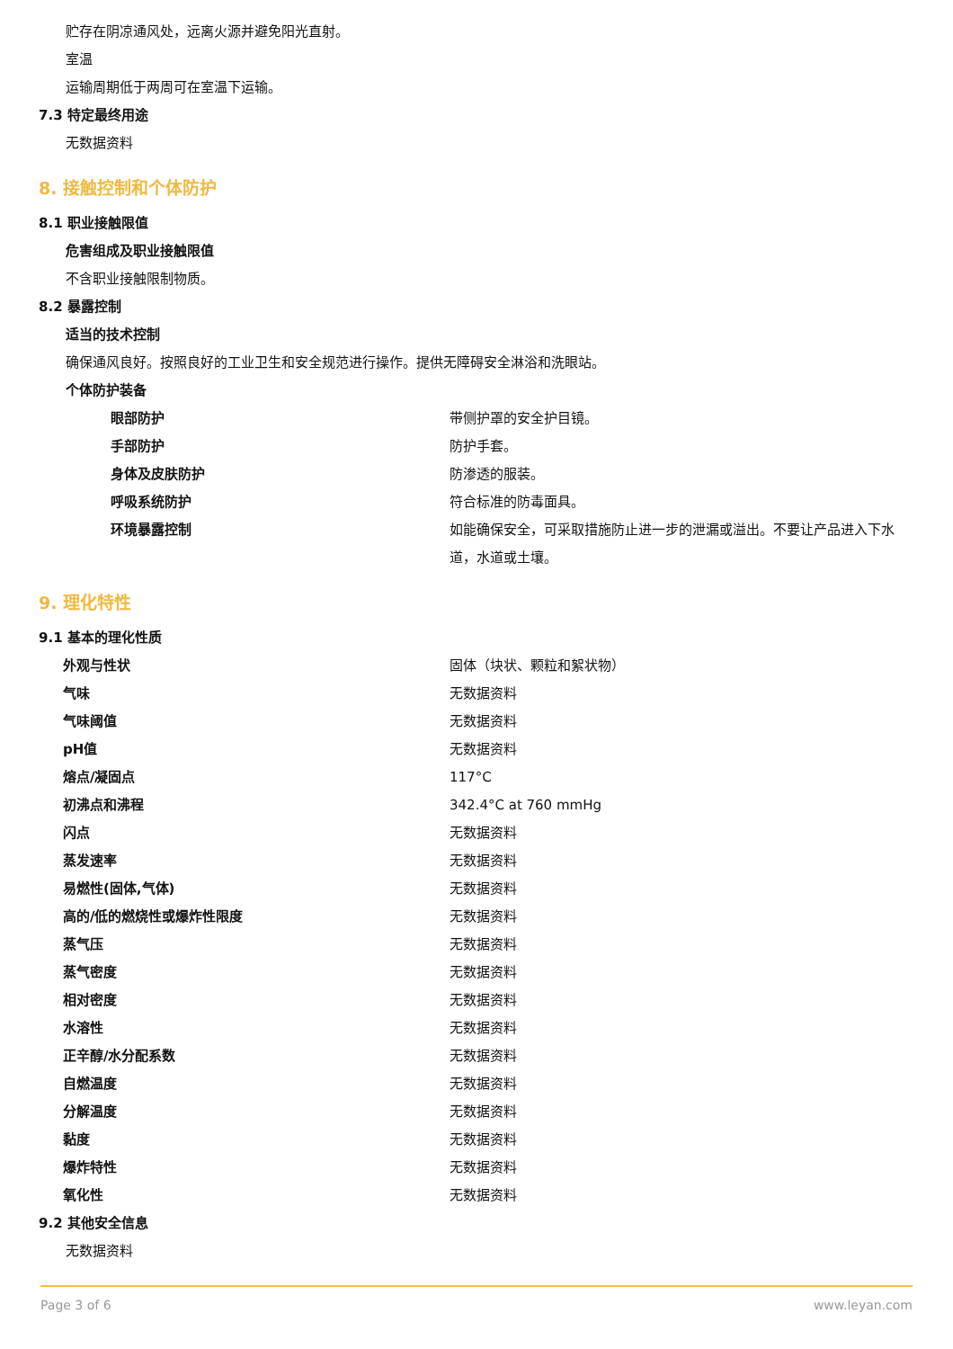贮存在阴凉通风处，远离火源并避免阳光直射。
室温
运输周期低于两周可在室温下运输。
7.3 特定最终用途
无数据资料
8. 接触控制和个体防护
8.1 职业接触限值
危害组成及职业接触限值
不含职业接触限制物质。
8.2 暴露控制
适当的技术控制
确保通风良好。按照良好的工业卫生和安全规范进行操作。提供无障碍安全淋浴和洗眼站。
个体防护装备
| 眼部防护 | 带侧护罩的安全护目镜。 |
| 手部防护 | 防护手套。 |
| 身体及皮肤防护 | 防渗透的服装。 |
| 呼吸系统防护 | 符合标准的防毒面具。 |
| 环境暴露控制 | 如能确保安全，可采取措施防止进一步的泄漏或溢出。不要让产品进入下水道，水道或土壤。 |
9. 理化特性
9.1 基本的理化性质
| 外观与性状 | 固体（块状、颗粒和絮状物） |
| 气味 | 无数据资料 |
| 气味阈值 | 无数据资料 |
| pH值 | 无数据资料 |
| 熔点/凝固点 | 117°C |
| 初沸点和沸程 | 342.4°C at 760 mmHg |
| 闪点 | 无数据资料 |
| 蒸发速率 | 无数据资料 |
| 易燃性(固体,气体) | 无数据资料 |
| 高的/低的燃烧性或爆炸性限度 | 无数据资料 |
| 蒸气压 | 无数据资料 |
| 蒸气密度 | 无数据资料 |
| 相对密度 | 无数据资料 |
| 水溶性 | 无数据资料 |
| 正辛醇/水分配系数 | 无数据资料 |
| 自燃温度 | 无数据资料 |
| 分解温度 | 无数据资料 |
| 黏度 | 无数据资料 |
| 爆炸特性 | 无数据资料 |
| 氧化性 | 无数据资料 |
9.2 其他安全信息
无数据资料
Page 3 of 6 www.leyan.com